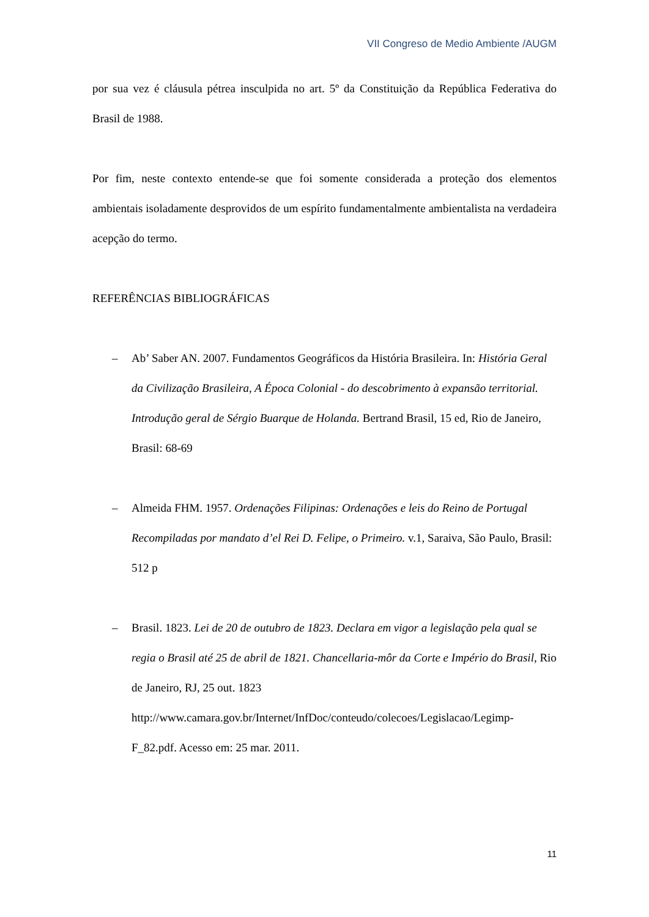VII Congreso de Medio Ambiente /AUGM
por sua vez é cláusula pétrea insculpida no art. 5º da Constituição da República Federativa do Brasil de 1988.
Por fim, neste contexto entende-se que foi somente considerada a proteção dos elementos ambientais isoladamente desprovidos de um espírito fundamentalmente ambientalista na verdadeira acepção do termo.
REFERÊNCIAS BIBLIOGRÁFICAS
– Ab’ Saber AN. 2007. Fundamentos Geográficos da História Brasileira. In: História Geral da Civilização Brasileira, A Época Colonial - do descobrimento à expansão territorial. Introdução geral de Sérgio Buarque de Holanda. Bertrand Brasil, 15 ed, Rio de Janeiro, Brasil: 68-69
– Almeida FHM. 1957. Ordenações Filipinas: Ordenações e leis do Reino de Portugal Recompiladas por mandato d’el Rei D. Felipe, o Primeiro. v.1, Saraiva, São Paulo, Brasil: 512 p
– Brasil. 1823. Lei de 20 de outubro de 1823. Declara em vigor a legislação pela qual se regia o Brasil até 25 de abril de 1821. Chancellaria-môr da Corte e Império do Brasil, Rio de Janeiro, RJ, 25 out. 1823 http://www.camara.gov.br/Internet/InfDoc/conteudo/colecoes/Legislacao/Legimp-F_82.pdf. Acesso em: 25 mar. 2011.
11